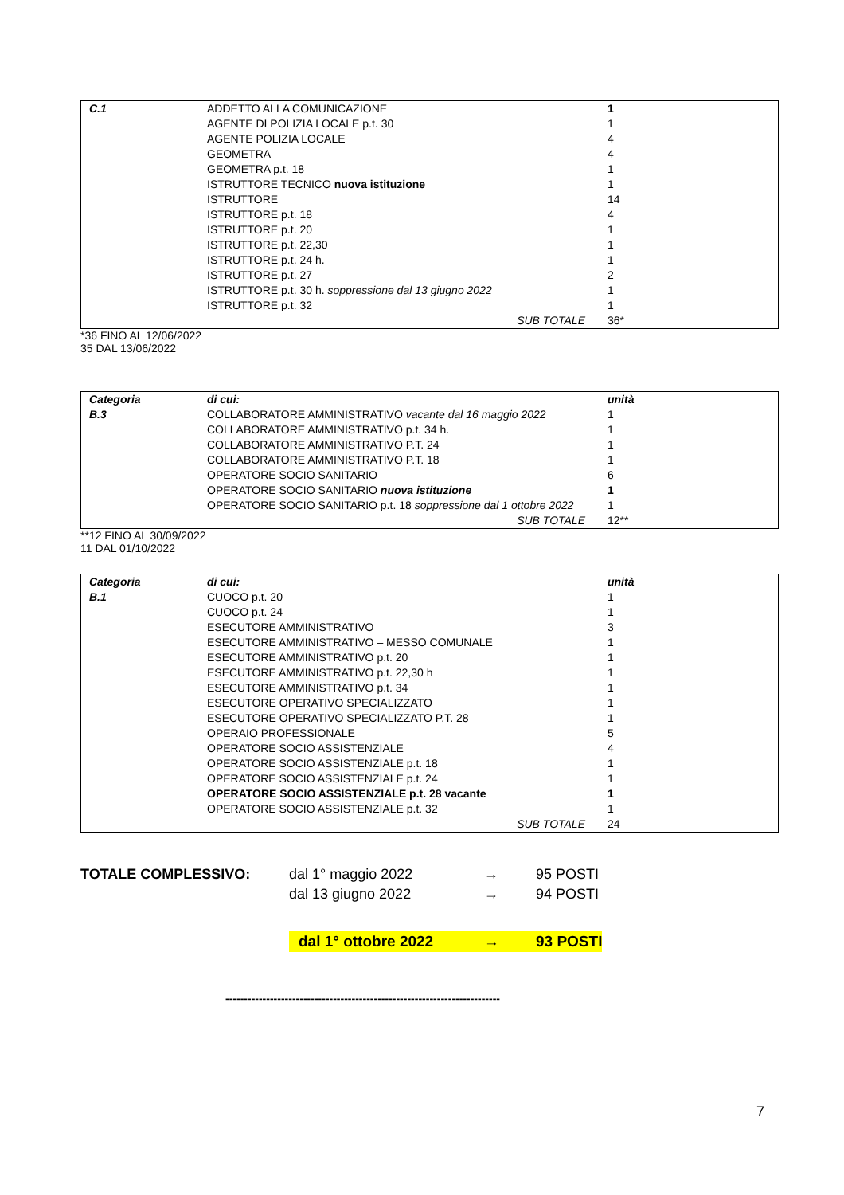| C.1 | ADDETTO ALLA COMUNICAZIONE | 1 |
| | AGENTE DI POLIZIA LOCALE p.t. 30 | 1 |
| | AGENTE POLIZIA LOCALE | 4 |
| | GEOMETRA | 4 |
| | GEOMETRA p.t. 18 | 1 |
| | ISTRUTTORE TECNICO nuova istituzione | 1 |
| | ISTRUTTORE | 14 |
| | ISTRUTTORE p.t. 18 | 4 |
| | ISTRUTTORE p.t. 20 | 1 |
| | ISTRUTTORE p.t. 22,30 | 1 |
| | ISTRUTTORE p.t. 24 h. | 1 |
| | ISTRUTTORE p.t. 27 | 2 |
| | ISTRUTTORE p.t. 30 h. soppressione dal 13 giugno 2022 | 1 |
| | ISTRUTTORE p.t. 32 | 1 |
| | SUB TOTALE | 36* |
*36 FINO AL 12/06/2022
35 DAL 13/06/2022
| Categoria | di cui: | unità |
| B.3 | COLLABORATORE AMMINISTRATIVO vacante dal 16 maggio 2022 | 1 |
| | COLLABORATORE AMMINISTRATIVO p.t. 34 h. | 1 |
| | COLLABORATORE AMMINISTRATIVO P.T. 24 | 1 |
| | COLLABORATORE AMMINISTRATIVO P.T. 18 | 1 |
| | OPERATORE SOCIO SANITARIO | 6 |
| | OPERATORE SOCIO SANITARIO nuova istituzione | 1 |
| | OPERATORE SOCIO SANITARIO p.t. 18 soppressione dal 1 ottobre 2022 | 1 |
| | SUB TOTALE | 12** |
**12 FINO AL 30/09/2022
11 DAL 01/10/2022
| Categoria | di cui: | unità |
| B.1 | CUOCO p.t. 20 | 1 |
| | CUOCO p.t. 24 | 1 |
| | ESECUTORE AMMINISTRATIVO | 3 |
| | ESECUTORE AMMINISTRATIVO – MESSO COMUNALE | 1 |
| | ESECUTORE AMMINISTRATIVO p.t. 20 | 1 |
| | ESECUTORE AMMINISTRATIVO p.t. 22,30 h | 1 |
| | ESECUTORE AMMINISTRATIVO p.t. 34 | 1 |
| | ESECUTORE OPERATIVO SPECIALIZZATO | 1 |
| | ESECUTORE OPERATIVO SPECIALIZZATO P.T. 28 | 1 |
| | OPERAIO PROFESSIONALE | 5 |
| | OPERATORE SOCIO ASSISTENZIALE | 4 |
| | OPERATORE SOCIO ASSISTENZIALE p.t. 18 | 1 |
| | OPERATORE SOCIO ASSISTENZIALE p.t. 24 | 1 |
| | OPERATORE SOCIO ASSISTENZIALE p.t. 28 vacante | 1 |
| | OPERATORE SOCIO ASSISTENZIALE p.t. 32 | 1 |
| | SUB TOTALE | 24 |
| TOTALE COMPLESSIVO: | dal 1° maggio 2022 | → | 95 POSTI |
| | dal 13 giugno 2022 | → | 94 POSTI |
| | dal 1° ottobre 2022 | → | 93 POSTI |
--------------------------------------------------------------------------
7